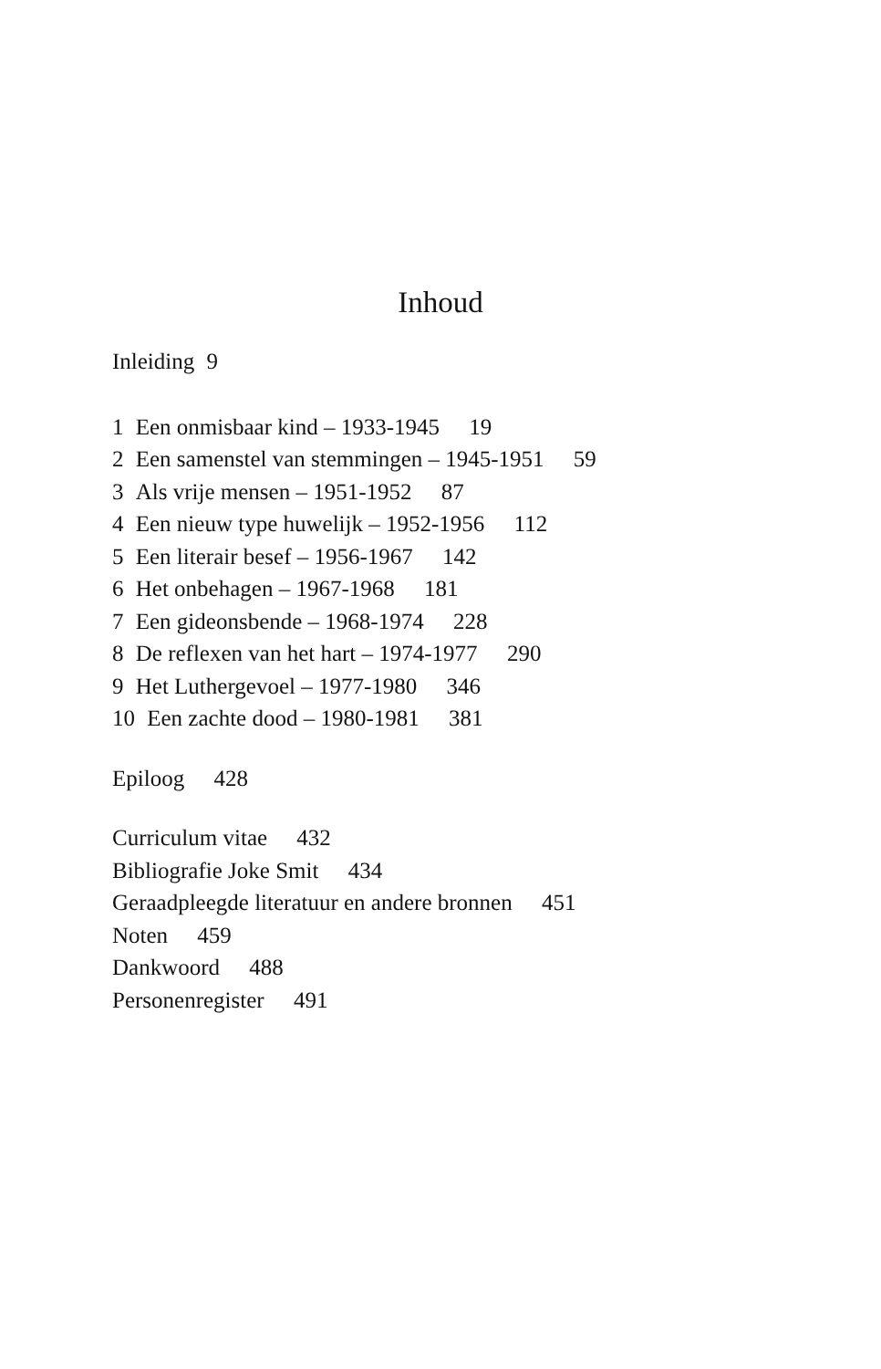Inhoud
Inleiding 9
1 Een onmisbaar kind – 1933-1945 19
2 Een samenstel van stemmingen – 1945-1951 59
3 Als vrije mensen – 1951-1952 87
4 Een nieuw type huwelijk – 1952-1956 112
5 Een literair besef – 1956-1967 142
6 Het onbehagen – 1967-1968 181
7 Een gideonsbende – 1968-1974 228
8 De reflexen van het hart – 1974-1977 290
9 Het Luthergevoel – 1977-1980 346
10 Een zachte dood – 1980-1981 381
Epiloog 428
Curriculum vitae 432
Bibliografie Joke Smit 434
Geraadpleegde literatuur en andere bronnen 451
Noten 459
Dankwoord 488
Personenregister 491